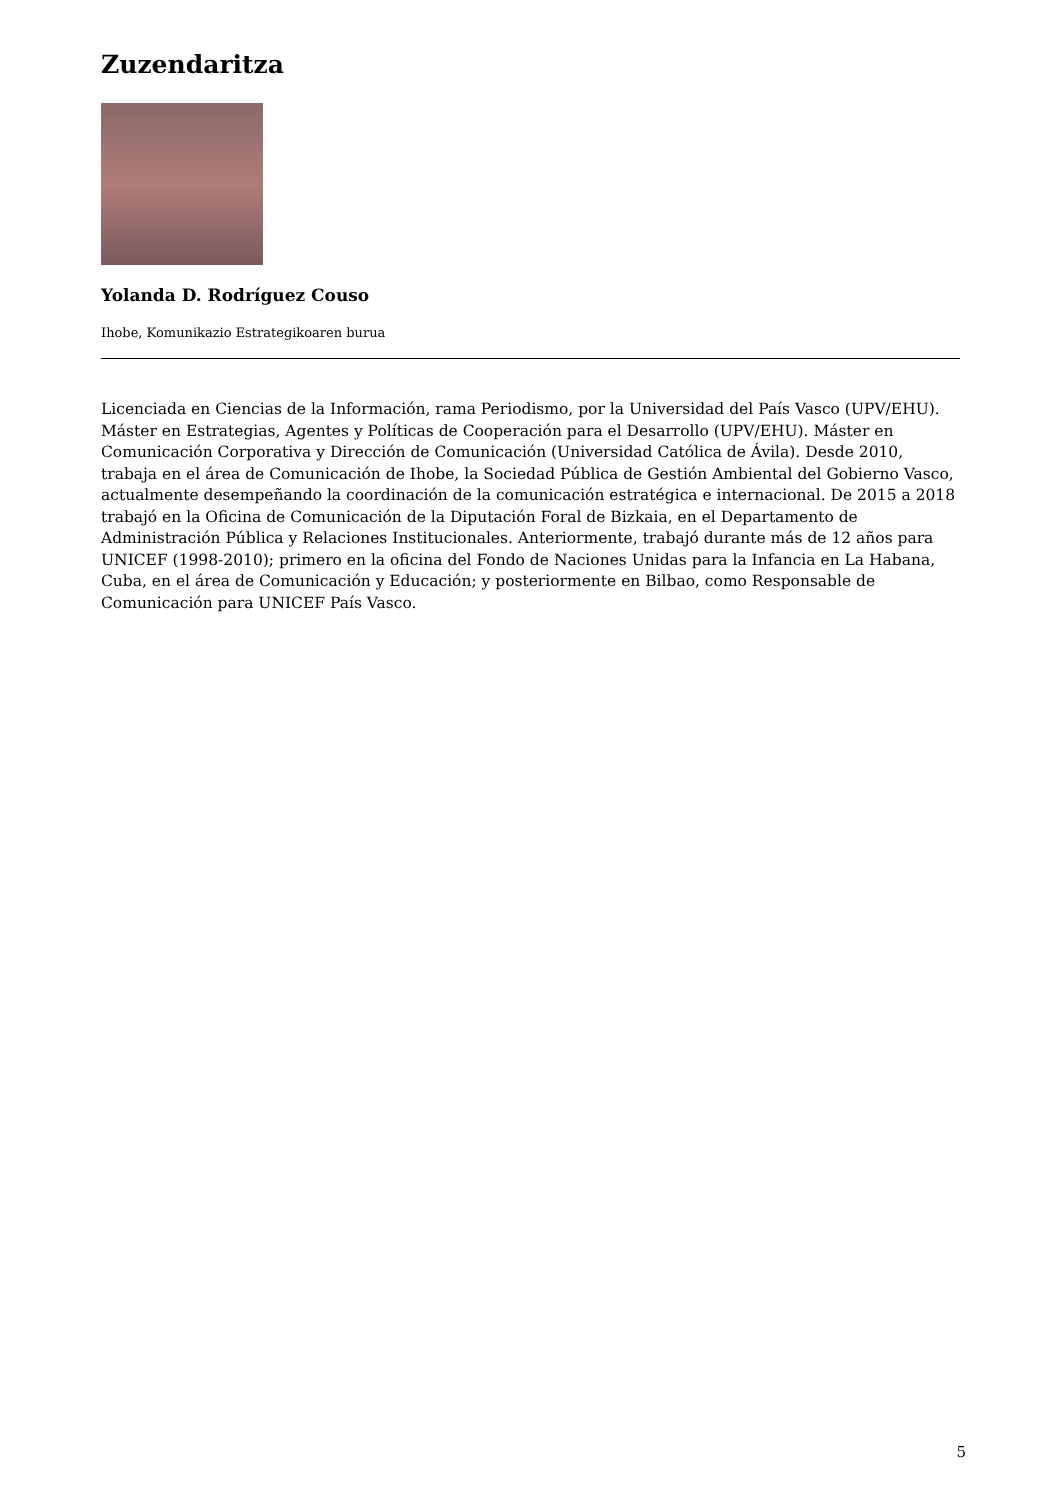Zuzendaritza
Yolanda D. Rodríguez Couso
Ihobe, Komunikazio Estrategikoaren burua
Licenciada en Ciencias de la Información, rama Periodismo, por la Universidad del País Vasco (UPV/EHU). Máster en Estrategias, Agentes y Políticas de Cooperación para el Desarrollo (UPV/EHU). Máster en Comunicación Corporativa y Dirección de Comunicación (Universidad Católica de Ávila). Desde 2010, trabaja en el área de Comunicación de Ihobe, la Sociedad Pública de Gestión Ambiental del Gobierno Vasco, actualmente desempeñando la coordinación de la comunicación estratégica e internacional. De 2015 a 2018 trabajó en la Oficina de Comunicación de la Diputación Foral de Bizkaia, en el Departamento de Administración Pública y Relaciones Institucionales. Anteriormente, trabajó durante más de 12 años para UNICEF (1998-2010); primero en la oficina del Fondo de Naciones Unidas para la Infancia en La Habana, Cuba, en el área de Comunicación y Educación; y posteriormente en Bilbao, como Responsable de Comunicación para UNICEF País Vasco.
5